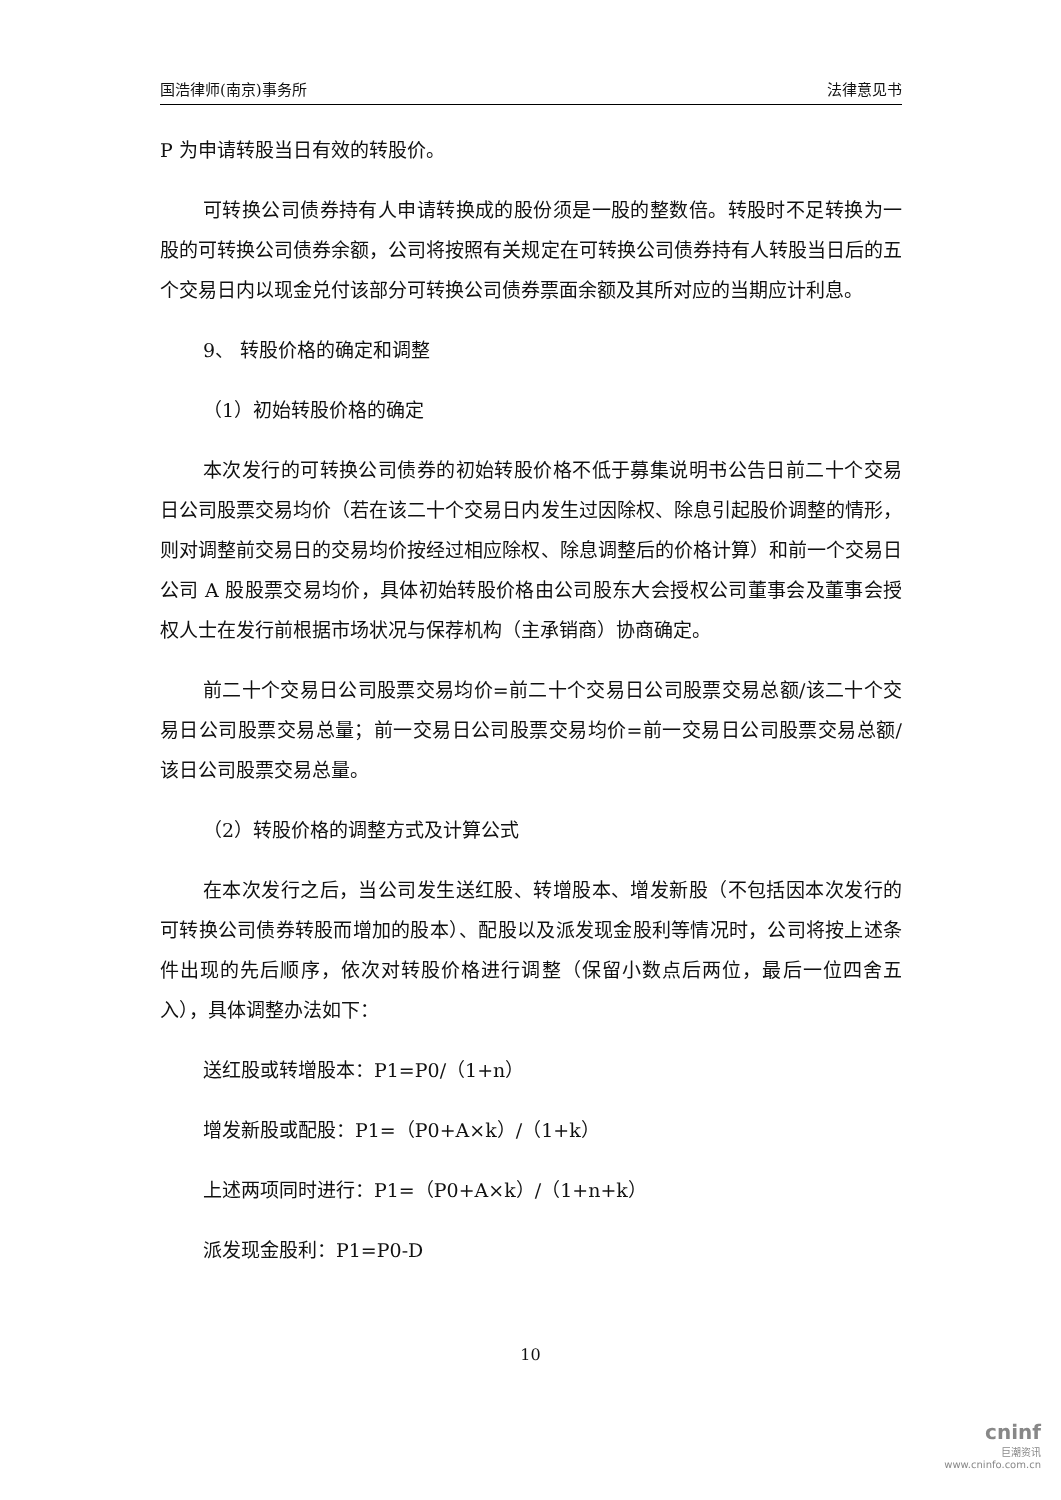国浩律师(南京)事务所 法律意见书
P 为申请转股当日有效的转股价。
可转换公司债券持有人申请转换成的股份须是一股的整数倍。转股时不足转换为一股的可转换公司债券余额，公司将按照有关规定在可转换公司债券持有人转股当日后的五个交易日内以现金兑付该部分可转换公司债券票面余额及其所对应的当期应计利息。
9、 转股价格的确定和调整
（1）初始转股价格的确定
本次发行的可转换公司债券的初始转股价格不低于募集说明书公告日前二十个交易日公司股票交易均价（若在该二十个交易日内发生过因除权、除息引起股价调整的情形，则对调整前交易日的交易均价按经过相应除权、除息调整后的价格计算）和前一个交易日公司 A 股股票交易均价，具体初始转股价格由公司股东大会授权公司董事会及董事会授权人士在发行前根据市场状况与保荐机构（主承销商）协商确定。
前二十个交易日公司股票交易均价=前二十个交易日公司股票交易总额/该二十个交易日公司股票交易总量；前一交易日公司股票交易均价=前一交易日公司股票交易总额/该日公司股票交易总量。
（2）转股价格的调整方式及计算公式
在本次发行之后，当公司发生送红股、转增股本、增发新股（不包括因本次发行的可转换公司债券转股而增加的股本）、配股以及派发现金股利等情况时，公司将按上述条件出现的先后顺序，依次对转股价格进行调整（保留小数点后两位，最后一位四舍五入），具体调整办法如下：
送红股或转增股本：P1=P0/（1+n）
增发新股或配股：P1=（P0+A×k）/（1+k）
上述两项同时进行：P1=（P0+A×k）/（1+n+k）
派发现金股利：P1=P0-D
10
cninf
巨潮资讯
www.cninfo.com.cn